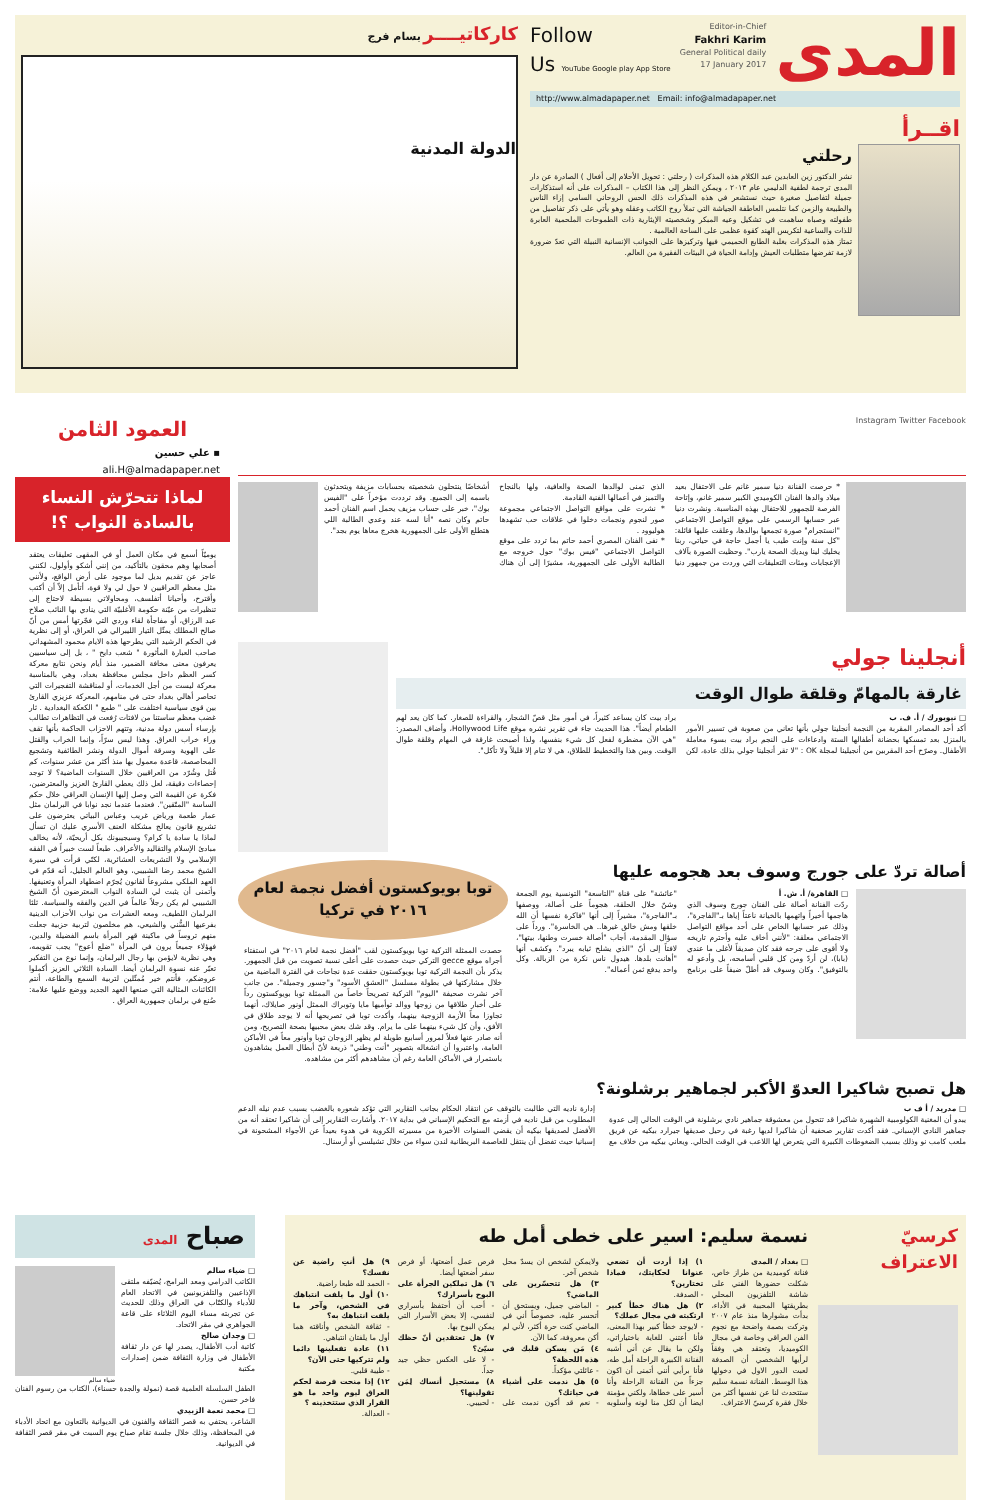المدى
Editor-in-Chief
Fakhri Karim
General Political daily
17 January 2017
Follow
Us YouTube Google play App Store
http://www.almadapaper.net Email: info@almadapaper.net
اقــرأ
رحلتي
نشر الدكتور زين العابدين عبد الكلام هذه المذكرات ( رحلتي : تحويل الأحلام إلى أفعال ) الصادرة عن دار المدى ترجمة لطفية الدليمي عام ٢٠١٣ ، ويمكن النظر إلى هذا الكتاب – المذكرات على أنه استذكارات جميلة لتفاصيل صغيرة حيث نستشعر في هذه المذكرات ذلك الحس الروحاني السامي إزاء الناس والطبيعة والزمن كما نتلمس العاطفة الجياشة التي تملأ روح الكاتب وعقله وهو يأتي على ذكر تفاصيل من طفولته وصباه ساهمت في تشكيل وعيه المبكر وشخصيته الإيثارية ذات الطموحات الملحمية العابرة للذات والساعية لتكريس الهند كقوة عظمى على الساحة العالمية .
تمتاز هذه المذكرات بغلبة الطابع الحميمي فيها وتركيزها على الجوانب الإنسانية النبيلة التي تعدّ ضرورة لازمة تفرضها متطلبات العيش وإدامة الحياة في البيئات الفقيرة من العالم.
كاركاتيــــر بسام فرج
الدولة المدنية
Instagram Twitter Facebook
* حرصت الفنانة دنيا سمير غانم على الاحتفال بعيد ميلاد والدها الفنان الكوميدي الكبير سمير غانم، وإتاحة الفرصة للجمهور للاحتفال بهذه المناسبة. ونشرت دنيا عبر حسابها الرسمي على موقع التواصل الاجتماعي "انستجرام" صورة تجمعها بوالدها، وعلقت عليها قائلة: "كل سنة وإنت طيب يا أجمل حاجة في حياتي، ربنا يخليك لينا ويديك الصحة يارب". وحظيت الصورة بآلاف الإعجابات ومئات التعليقات التي وردت من جمهور دنيا الذي تمنى لوالدها الصحة والعافية، ولها بالنجاح والتميز في أعمالها الفنية القادمة.
* نشرت على مواقع التواصل الاجتماعي مجموعة صور لنجوم ونجمات دخلوا في علاقات حب تشهدها هوليوود .
* نفى الفنان المصري أحمد حاتم بما تردد على موقع التواصل الاجتماعي "فيس بوك" حول خروجه مع الطالبة الأولى على الجمهورية، مشيرًا إلى أن هناك أشخاصًا ينتحلون شخصيته بحسابات مزيفة ويتحدثون باسمه إلى الجميع. وقد ترددت مؤخراً على "الفيس بوك"، خبر على حساب مزيف يحمل اسم الفنان أحمد حاتم وكان نصه "أنا لسه عند وعدي الطالبة اللي هتطلع الأولى على الجمهورية هخرج معاها يوم بجد".
أنجلينا جولي
غارقة بالمهامّ وقلقة طوال الوقت
□ نيويورك / أ. ف. ب
أكد أحد المصادر المقربة من النجمة أنجلينا جولي بأنها تعاني من صعوبة في تسيير الأمور بالمنزل بعد تمسكها بحضانة أطفالها الستة وادعاءات على النجم براد بيت بسوء معاملة الأطفال. وصرّح أحد المقربين من أنجيلينا لمجلة OK : "لا تقر أنجلينا جولي بذلك عادة، لكن براد بيت كان يساعد كثيراً، في أمور مثل قصّ الشجار، والقراءة للصغار. كما كان يعد لهم الطعام أيضاً". هذا الحديث جاء في تقرير نشره موقع Hollywood Life، وأضاف المصدر: "هي الآن مضطرة لفعل كل شيء بنفسها، ولذا أصبحت غارقة في المهام وقلقة طوال الوقت. وبين هذا والتخطيط للطلاق، هي لا تنام إلا قليلاً ولا تأكل".
أصالة تردّ على جورج وسوف بعد هجومه عليها
□ القاهرة/ أ. ش. أ
ردّت الفنانة أصالة على الفنان جورج وسوف الذي هاجمها أخيراً واتهمها بالخيانة ناعتاً إياها بـ"الفاجرة"، وذلك عبر حسابها الخاص على أحد مواقع التواصل الاجتماعي معلقة: "لأنني أخاف عليه وأحترم تاريخه ولا أقوى على جرحه فقد كان صديقاً لأغلى ما عندي (بابا)، لن أردّ ومن كل قلبي أسامحه، بل وأدعو له بالتوفيق". وكان وسوف قد أطلّ ضيفاً على برنامج "عائشة" على قناة "التاسعة" التونسية يوم الجمعة وشنّ خلال الحلقة، هجوماً على أصالة، ووصفها بـ"الفاجرة"، مشيراً إلى أنها "فاكرة نفسها أن الله خلقها ومش خالق غيرها.. هي الخاسرة". ورداً على سؤال المقدمة، أجاب "أصالة خسرت وطنها، بيتها"، لافتاً إلى أنّ "الذي يشلح ثيابه يبرد". وكشف أنها "أهانت بلدها. هيدول ناس نكرة من الزبالة. وكل واحد يدفع ثمن أعماله".
توبا بويوكستون أفضل نجمة لعام ٢٠١٦ في تركيا
حصدت الممثلة التركية توبا بويوكستون لقب "أفضل نجمة لعام ٢٠١٦" في استفتاء أجراه موقع gecce التركي حيث حصدت على أعلى نسبة تصويت من قبل الجمهور. يذكر بأن النجمة التركية توبا بويوكستون حققت عدة نجاحات في الفترة الماضية من خلال مشاركتها في بطولة مسلسل "العشق الأسود" و"جسور وجميلة". من جانب آخر نشرت صحيفة "اليوم" التركية تصريحاً خاصاً من الممثلة توبا بويوكستون رداً على أخبار طلاقها من زوجها ووالد توأميها مايا وتوبراك الممثل أونور صايلاك، أنهما تجاوزا معاً الأزمة الزوجية بينهما، وأكدت توبا في تصريحها أنه لا يوجد طلاق في الأفق، وأن كل شيء بينهما على ما يرام. وقد شك بعض محبيها بصحة التصريح، ومن أنه صادر عنها فعلاً لمرور أسابيع طويلة لم يظهر الزوجان توبا وأونور معاً في الأماكن العامة، واعتبروا أن انشغاله بتصوير "أنت وطني" ذريعة لأنّ أبطال العمل يشاهدون باستمرار في الأماكن العامة رغم أن مشاهدهم أكثر من مشاهده.
هل تصبح شاكيرا العدوّ الأكبر لجماهير برشلونة؟
□ مدريد / أ ف ب
يبدو أن المغنية الكولومبية الشهيرة شاكيرا قد تتحول من معشوقة جماهير نادي برشلونة في الوقت الحالي إلى عدوة جماهير النادي الإسباني. فقد أكدت تقارير صحفية أن شاكيرا لديها رغبة في رحيل صديقها جيرارد بيكيه عن فريق ملعب كامب نو وذلك بسبب الضغوطات الكبيرة التي يتعرض لها اللاعب في الوقت الحالي. ويعاني بيكيه من خلاف مع إدارة ناديه التي طالبت بالتوقف عن انتقاد الحكام بجانب التقارير التي تؤكد شعوره بالغضب بسبب عدم نيله الدعم المطلوب من قبل ناديه في أزمته مع التحكيم الإسباني في بداية ٢٠١٧. وأشارت التقارير إلى أن شاكيرا تعتقد أنه من الأفضل لصديقها بيكيه أن يقضي السنوات الأخيرة من مسيرته الكروية في هدوء بعيداً عن الأجواء المشحونة في إسبانيا حيث تفضل أن ينتقل للعاصمة البريطانية لندن سواء من خلال تشيلسي أو أرسنال.
العمود الثامن
▪ علي حسين
ali.H@almadapaper.net
لماذا تتحرّش النساء بالسادة النواب ؟!
يوميّاً أسمع في مكان العمل أو في المقهى تعليقات يعتقد أصحابها وهم محقون بالتأكيد، من إنني أشكو وأولول، لكنني عاجز عن تقديم بديل لما موجود على أرض الواقع، ولأنني مثل معظم العراقيين لا حول لي ولا قوة، أتأمل إلاّ أن أكتب وأقترح، وأحيانا أتفلسف، ومحاولاتي بسيطة لاحتاج إلى تنظيرات من عيّنة حكومة الأغلبيّة التي ينادي بها النائب صلاح عبد الرزاق، أو مفاجأة لقاء وردي التي فجّرتها أمس من أنّ صالح المطلك يمثّل التيار الليبرالي في العراق، أو إلى نظرية في الحكم الرشيد التي يطرحها هذه الايام محمود المشهداني صاحب العبارة المأثورة " شعب دايح " ، بل إلى سياسيين يعرفون معنى مخافة الضمير، منذ أيام ونحن نتابع معركة كسر العظم داخل مجلس محافظة بغداد، وهي بالمناسبة معركة ليست من أجل الخدمات، أو لمناقشة التفجيرات التي تحاصر أهالي بغداد حتى في منامهم، المعركة عزيزي القارئ بين قوى سياسية اختلفت على " طمع " الكعكة البغدادية . ثار غضب معظم ساستنا من لافتات رُفعت في التظاهرات تطالب بإرساء أسس دولة مدنية، وتتهم الاحزاب الحاكمة بأنها تقف وراء خراب العراق. وهذا ليس سرّاً، وإنما الخراب والقتل على الهوية وسرقة أموال الدولة ونشر الطائفية وتشجيع المحاصصة، قاعدة معمول بها منذ أكثر من عشر سنوات، كم قُتل وشُرّد من العراقيين خلال السنوات الماضية؟ لا توجد إحصاءات دقيقة، لعل ذلك يعطي القارئ العزيز والمعترضين، فكرة عن القيمة التي وصل إليها الإنسان العراقي خلال حكم الساسة "المتّقين". فعندما عندما نجد نوابا في البرلمان مثل عمار طعمة ورياض غريب وعباس البياتي يعترضون على تشريع قانون يعالج مشكلة العنف الأسري عليك ان تسأل لماذا يا سادة يا كرام؟ وسيجيبونك بكل أريحيّة، لأنه يخالف مبادئ الإسلام والتقاليد والأعراف. طبعاً لست خبيراً في الفقه الإسلامي ولا التشريعات العشائرية، لكنّي قرأت في سيرة الشيخ محمد رضا الشبيبي، وهو العالم الجليل، أنه قدّم في العهد الملكي مشروعاً لقانون يُجرّم اضطهاد المرأة وتعنيفها. وأتمنى أن يثبت لي السادة النواب المعترضون أنّ الشيخ الشبيبي لم يكن رجلاً عالماً في الدين والفقه والسياسة. ثلثا البرلمان اللطيف، ومعه العشرات من نواب الأحزاب الدينية بفرعيها السُّني والشيعي، هم مخلصون لتربية حزبية جعلت منهم تروساً في ماكينة قهر المرأة باسم الفضيلة والدين، فهؤلاء جميعاً يرون في المرأة "ضلع أعوج" يجب تقويمه، وهي نظرية لايؤمن بها رجال البرلمان، وإنما نوع من التفكير تعبّر عنه نسوة البرلمان أيضا. السادة الثلاثي العزيز أكملوا عروضكم، فأنتم خير مُمثّلين لتربية السمع والطاعة، أنتم الكائنات المثالية التي صنعها العهد الجديد ووضع عليها علامة: صُنع في برلمان جمهورية العراق .
كرسيّ الاعتراف نسمة سليم: اسير على خطى أمل طه
□ بغداد / المدى
فنانة كوميدية من طراز خاص، شكلت حضورها الفني على شاشة التلفزيون المحلي بطريقتها المحببة في الأداء، بدأت مشوارها منذ عام ٢٠٠٧ وتركت بصمة واضحة مع نجوم الفن العراقي وخاصة في مجال الكوميديا، وتعتقد هي وفقاً لرأيها الشخصي أن الصدفة لعبت الدور الاول في دخولها هذا الوسط. الفنانة نسمة سليم ستتحدث لنا عن نفسها أكثر من خلال فقرة كرسيّ الاعتراف.
١) إذا أردت أن تضعي عنوانا لحكايتك، فماذا تختارين؟
- الصدفة.
٢) هل هناك خطأ كبير ارتكبته في مجال عملك؟
- لايوجد خطأ كبير بهذا المعنى، فأنا أعتني للغاية باختياراتي، ولكن ما يقال عن أني أشبه الفنانة الكبيرة الراحلة أمل طه، فأنا برأيي أنني أتمنى أن اكون جزءاً من الفنانة الراحلة وأنا أسير على خطاها، ولكني مؤمنة ايضا أن لكل منا لونه وأسلوبه ولايمكن لشخص ان يسدّ محل شخص آخر.
٣) هل تتحسّرين على الماضي؟
- الماضي جميل، ويستحق أن أتحسر عليه، خصوصاً أني في الماضي كنت حرة أكثر، لأني لم أكن معروفة، كما الآن.
٤) مَن يسكن قلبك في هذه اللحظة؟
- عائلتي مؤكداً.
٥) هل ندمت على أشياء في حياتك؟
- نعم قد أكون ندمت على فرص عمل أضعتها، أو فرص سفر أضعتها أيضا.
٦) هل تملكين الجرأة على البوح بأسرارك؟
- أحب أن أحتفظ بأسراري لنفسي، إلا بعض الأسرار التي يمكن البوح بها.
٧) هل تعتقدين أنّ حظك سيّئ؟
- لا على العكس حظي جيد جداً.
٨) مستحيل أنساك لِمَن تقولينها؟
- لحبيبي.
٩) هل أنتِ راضية عن نفسك؟
- الحمد لله طبعا راضية.
١٠) أول ما يلفت انتباهك في الشخص، وآخر ما يلفت انتباهك به؟
- ثقافة الشخص وأناقته هما أول ما يلفتان انتباهي.
١١) عادة تفعلينها دائما ولم تتركيها حتى الآن؟
- طيبة قلبي.
١٢) إذا منحت فرصة لحكم العراق ليوم واحد ما هو القرار الذي ستتخذينه ؟
- العدالة.
صباح المدى
□ ضياء سالم
الكاتب الدرامي ومعد البرامج، يُضيّفه ملتقى الإذاعيين والتلفزيونيين في الاتحاد العام للأدباء والكتّاب في العراق وذلك للحديث عن تجربته مساء اليوم الثلاثاء على قاعة الجواهري في مقر الاتحاد.
□ وجدان صالح
كاتبة أدب الأطفال، يصدر لها عن دار ثقافة الأطفال في وزارة الثقافة ضمن إصدارات مكتبة
ضياء سالم
الطفل السلسلة العلمية قصة (نمولة والجدة حسناء)، الكتاب من رسوم الفنان فاخر حسن.
□ محمد نعمة الزبيدي
الشاعر، يحتفي به قصر الثقافة والفنون في الديوانية بالتعاون مع اتحاد الأدباء في المحافظة، وذلك خلال جلسة تقام صباح يوم السبت في مقر قصر الثقافة في الديوانية.